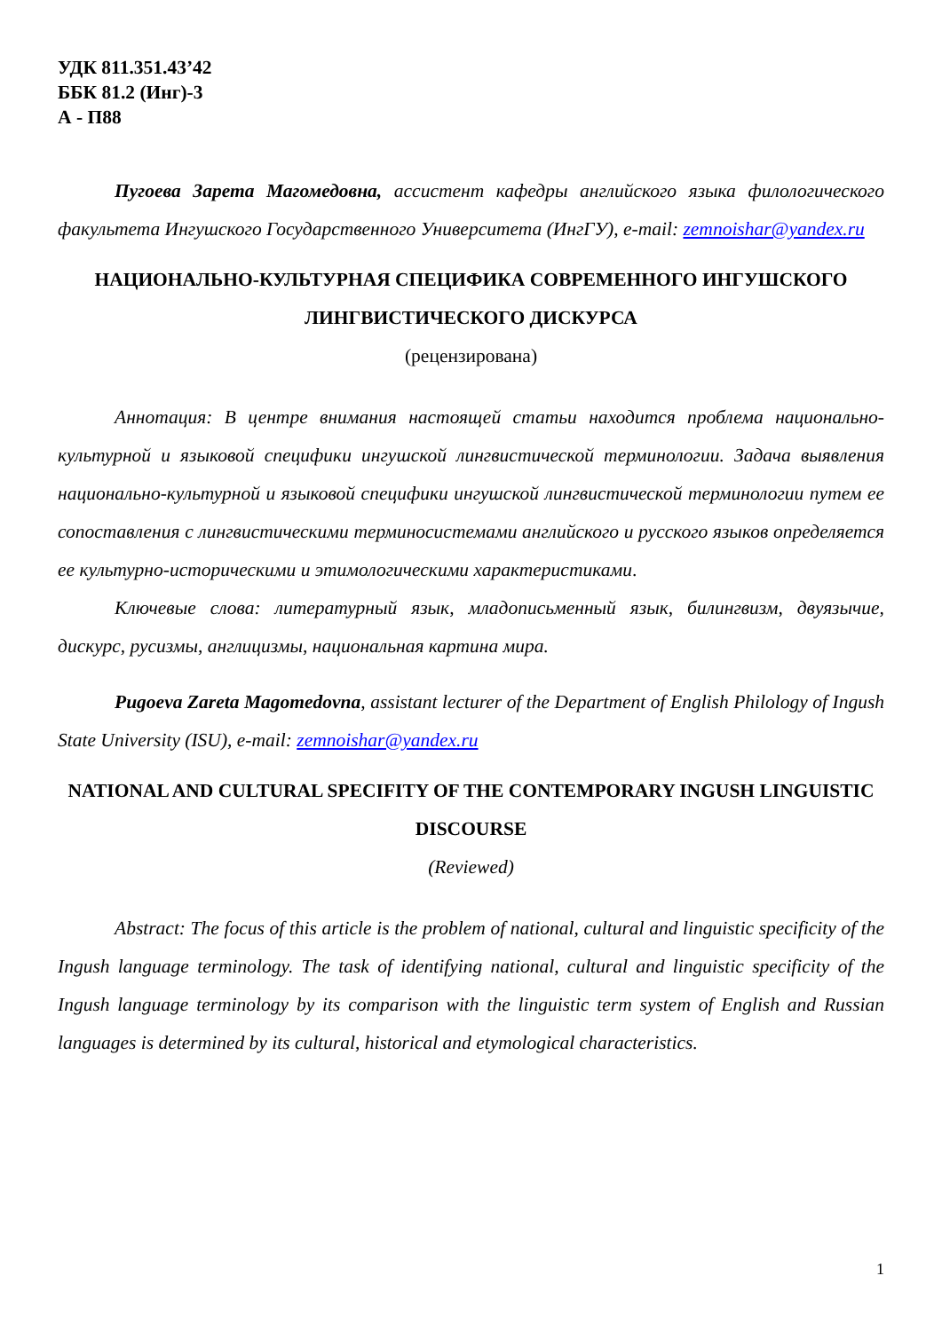УДК 811.351.43’42
ББК 81.2 (Инг)-3
А - П88
Пугоева Зарета Магомедовна, ассистент кафедры английского языка филологического факультета Ингушского Государственного Университета (ИнгГУ), e-mail: zemnoishar@yandex.ru
НАЦИОНАЛЬНО-КУЛЬТУРНАЯ СПЕЦИФИКА СОВРЕМЕННОГО ИНГУШСКОГО ЛИНГВИСТИЧЕСКОГО ДИСКУРСА
(рецензирована)
Аннотация: В центре внимания настоящей статьи находится проблема национально-культурной и языковой специфики ингушской лингвистической терминологии. Задача выявления национально-культурной и языковой специфики ингушской лингвистической терминологии путем ее сопоставления с лингвистическими терминосистемами английского и русского языков определяется ее культурно-историческими и этимологическими характеристиками.
Ключевые слова: литературный язык, младописьменный язык, билингвизм, двуязычие, дискурс, русизмы, англицизмы, национальная картина мира.
Pugoeva Zareta Magomedovna, assistant lecturer of the Department of English Philology of Ingush State University (ISU), e-mail: zemnoishar@yandex.ru
NATIONAL AND CULTURAL SPECIFITY OF THE CONTEMPORARY INGUSH LINGUISTIC DISCOURSE
(Reviewed)
Abstract: The focus of this article is the problem of national, cultural and linguistic specificity of the Ingush language terminology. The task of identifying national, cultural and linguistic specificity of the Ingush language terminology by its comparison with the linguistic term system of English and Russian languages is determined by its cultural, historical and etymological characteristics.
1